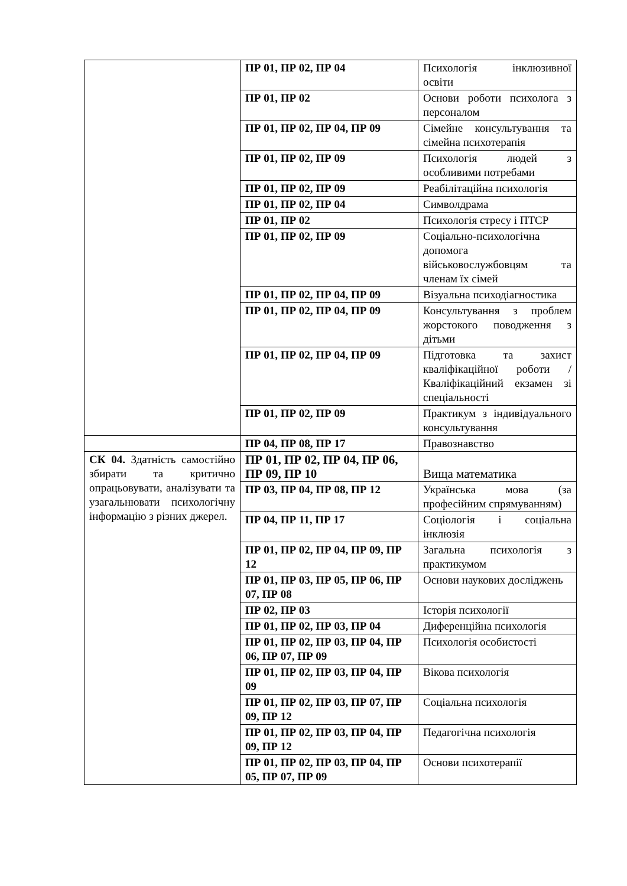| | ПР 01, ПР 02, ПР 04 | Психологія інклюзивної освіти |
| | ПР 01, ПР 02 | Основи роботи психолога з персоналом |
| | ПР 01, ПР 02, ПР 04, ПР 09 | Сімейне консультування та сімейна психотерапія |
| | ПР 01, ПР 02, ПР 09 | Психологія людей з особливими потребами |
| | ПР 01, ПР 02, ПР 09 | Реабілітаційна психологія |
| | ПР 01, ПР 02, ПР 04 | Символдрама |
| | ПР 01, ПР 02 | Психологія стресу і ПТСР |
| | ПР 01, ПР 02, ПР 09 | Соціально-психологічна допомога військовослужбовцям та членам їх сімей |
| | ПР 01, ПР 02, ПР 04, ПР 09 | Візуальна психодіагностика |
| | ПР 01, ПР 02, ПР 04, ПР 09 | Консультування з проблем жорстокого поводження з дітьми |
| | ПР 01, ПР 02, ПР 04, ПР 09 | Підготовка та захист кваліфікаційної роботи / Кваліфікаційний екзамен зі спеціальності |
| | ПР 01, ПР 02, ПР 09 | Практикум з індивідуального консультування |
| | ПР 04, ПР 08, ПР 17 | Правознавство |
| СК 04. Здатність самостійно збирати та критично опрацьовувати, аналізувати та узагальнювати психологічну інформацію з різних джерел. | ПР 01, ПР 02, ПР 04, ПР 06, ПР 09, ПР 10 | Вища математика |
| | ПР 03, ПР 04, ПР 08, ПР 12 | Українська мова (за професійним спрямуванням) |
| | ПР 04, ПР 11, ПР 17 | Соціологія і соціальна інклюзія |
| | ПР 01, ПР 02, ПР 04, ПР 09, ПР 12 | Загальна психологія з практикумом |
| | ПР 01, ПР 03, ПР 05, ПР 06, ПР 07, ПР 08 | Основи наукових досліджень |
| | ПР 02, ПР 03 | Історія психології |
| | ПР 01, ПР 02, ПР 03, ПР 04 | Диференційна психологія |
| | ПР 01, ПР 02, ПР 03, ПР 04, ПР 06, ПР 07, ПР 09 | Психологія особистості |
| | ПР 01, ПР 02, ПР 03, ПР 04, ПР 09 | Вікова психологія |
| | ПР 01, ПР 02, ПР 03, ПР 07, ПР 09, ПР 12 | Соціальна психологія |
| | ПР 01, ПР 02, ПР 03, ПР 04, ПР 09, ПР 12 | Педагогічна психологія |
| | ПР 01, ПР 02, ПР 03, ПР 04, ПР 05, ПР 07, ПР 09 | Основи психотерапії |